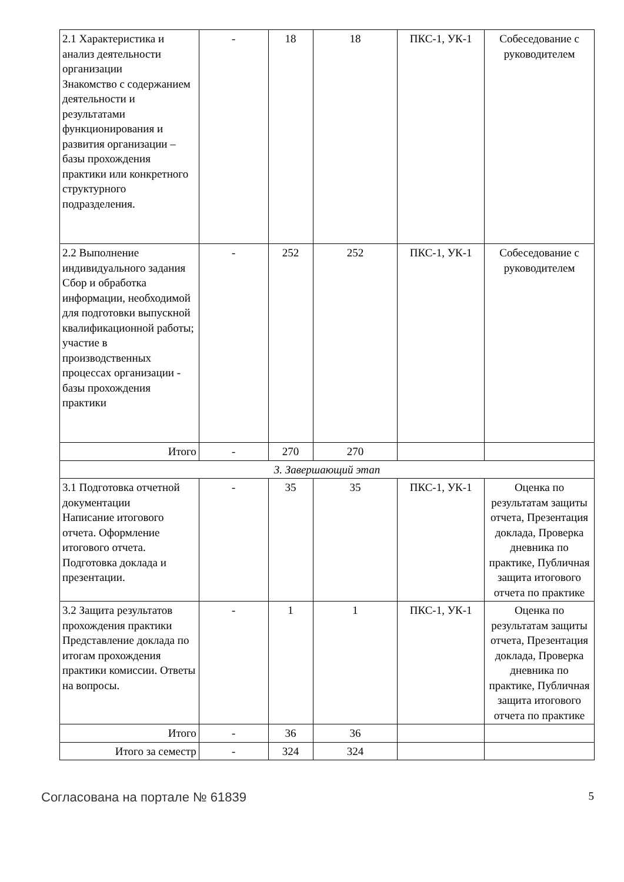| 2.1 Характеристика и анализ деятельности организации Знакомство с содержанием деятельности и результатами функционирования и развития организации – базы прохождения практики или конкретного структурного подразделения. | - | 18 | 18 | ПКС-1, УК-1 | Собеседование с руководителем |
| 2.2 Выполнение индивидуального задания Сбор и обработка информации, необходимой для подготовки выпускной квалификационной работы; участие в производственных процессах организации - базы прохождения практики | - | 252 | 252 | ПКС-1, УК-1 | Собеседование с руководителем |
| Итого | - | 270 | 270 | | |
| 3. Завершающий этап | | | | | |
| 3.1 Подготовка отчетной документации Написание итогового отчета. Оформление итогового отчета. Подготовка доклада и презентации. | - | 35 | 35 | ПКС-1, УК-1 | Оценка по результатам защиты отчета, Презентация доклада, Проверка дневника по практике, Публичная защита итогового отчета по практике |
| 3.2 Защита результатов прохождения практики Представление доклада по итогам прохождения практики комиссии. Ответы на вопросы. | - | 1 | 1 | ПКС-1, УК-1 | Оценка по результатам защиты отчета, Презентация доклада, Проверка дневника по практике, Публичная защита итогового отчета по практике |
| Итого | - | 36 | 36 | | |
| Итого за семестр | - | 324 | 324 | | |
Согласована на портале № 61839 5